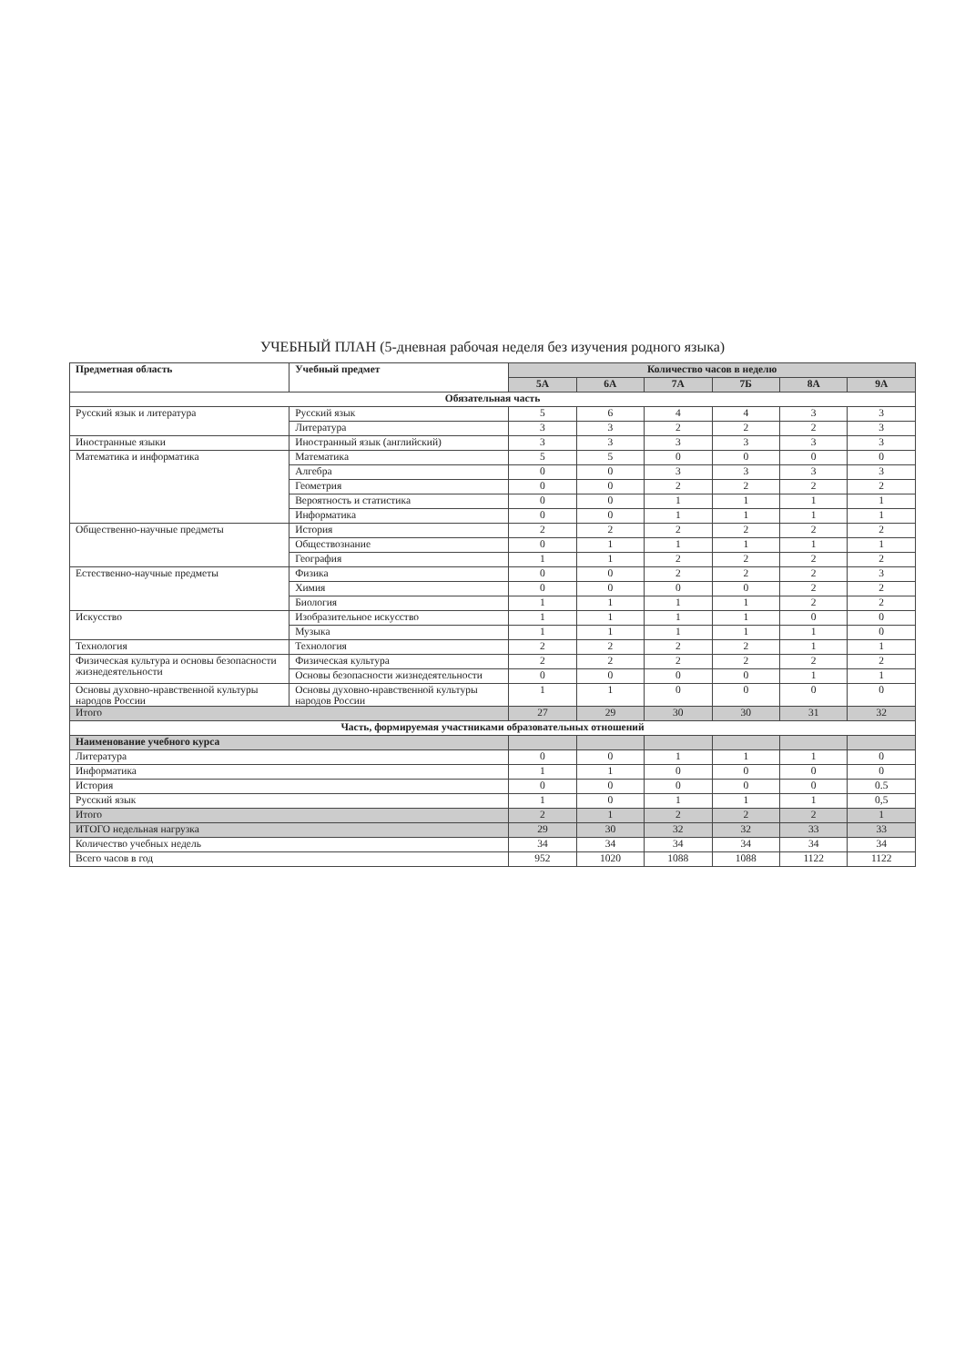УЧЕБНЫЙ ПЛАН (5-дневная рабочая неделя без изучения родного языка)
| Предметная область | Учебный предмет | Количество часов в неделю | | | | | |
| --- | --- | --- | --- | --- | --- | --- | --- |
| | | 5А | 6А | 7А | 7Б | 8А | 9А |
| Обязательная часть | | | | | | | |
| Русский язык и литература | Русский язык | 5 | 6 | 4 | 4 | 3 | 3 |
| | Литература | 3 | 3 | 2 | 2 | 2 | 3 |
| Иностранные языки | Иностранный язык (английский) | 3 | 3 | 3 | 3 | 3 | 3 |
| Математика и информатика | Математика | 5 | 5 | 0 | 0 | 0 | 0 |
| | Алгебра | 0 | 0 | 3 | 3 | 3 | 3 |
| | Геометрия | 0 | 0 | 2 | 2 | 2 | 2 |
| | Вероятность и статистика | 0 | 0 | 1 | 1 | 1 | 1 |
| | Информатика | 0 | 0 | 1 | 1 | 1 | 1 |
| Общественно-научные предметы | История | 2 | 2 | 2 | 2 | 2 | 2 |
| | Обществознание | 0 | 1 | 1 | 1 | 1 | 1 |
| | География | 1 | 1 | 2 | 2 | 2 | 2 |
| Естественно-научные предметы | Физика | 0 | 0 | 2 | 2 | 2 | 3 |
| | Химия | 0 | 0 | 0 | 0 | 2 | 2 |
| | Биология | 1 | 1 | 1 | 1 | 2 | 2 |
| Искусство | Изобразительное искусство | 1 | 1 | 1 | 1 | 0 | 0 |
| | Музыка | 1 | 1 | 1 | 1 | 1 | 0 |
| Технология | Технология | 2 | 2 | 2 | 2 | 1 | 1 |
| Физическая культура и основы безопасности жизнедеятельности | Физическая культура | 2 | 2 | 2 | 2 | 2 | 2 |
| | Основы безопасности жизнедеятельности | 0 | 0 | 0 | 0 | 1 | 1 |
| Основы духовно-нравственной культуры народов России | Основы духовно-нравственной культуры народов России | 1 | 1 | 0 | 0 | 0 | 0 |
| Итого | | 27 | 29 | 30 | 30 | 31 | 32 |
| Часть, формируемая участниками образовательных отношений | | | | | | | |
| Наименование учебного курса | | | | | | | |
| Литература | | 0 | 0 | 1 | 1 | 1 | 0 |
| Информатика | | 1 | 1 | 0 | 0 | 0 | 0 |
| История | | 0 | 0 | 0 | 0 | 0 | 0.5 |
| Русский язык | | 1 | 0 | 1 | 1 | 1 | 0,5 |
| Итого | | 2 | 1 | 2 | 2 | 2 | 1 |
| ИТОГО недельная нагрузка | | 29 | 30 | 32 | 32 | 33 | 33 |
| Количество учебных недель | | 34 | 34 | 34 | 34 | 34 | 34 |
| Всего часов в год | | 952 | 1020 | 1088 | 1088 | 1122 | 1122 |